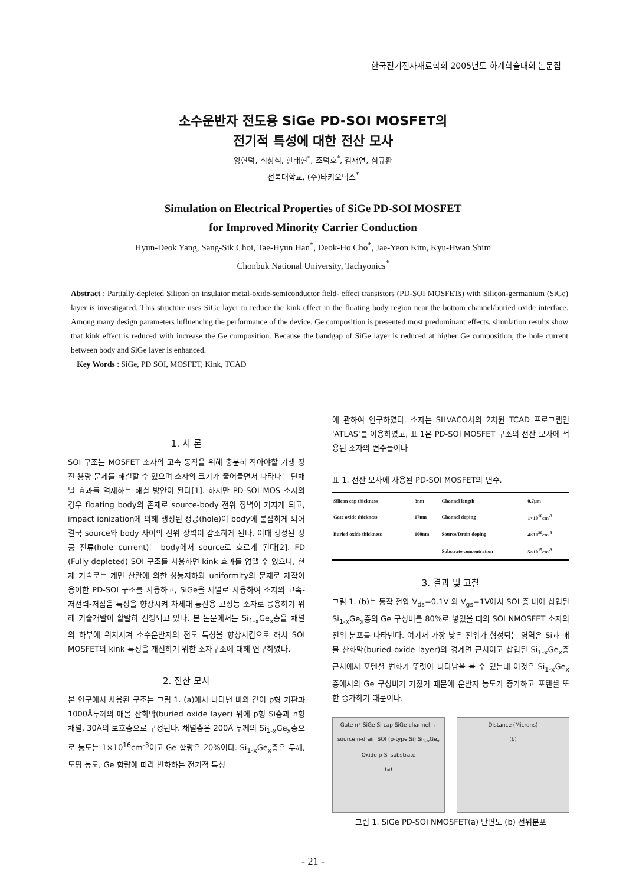한국전기전자재료학회 2005년도 하계학술대회 논문집
소수운반자 전도용 SiGe PD-SOI MOSFET의
전기적 특성에 대한 전산 모사
양현덕, 최상식, 한태현<sup>*</sup>, 조덕호<sup>*</sup>, 김재연, 심규환
전북대학교, (주)타키오닉스<sup>*</sup>
Simulation on Electrical Properties of SiGe PD-SOI MOSFET
for Improved Minority Carrier Conduction
Hyun-Deok Yang, Sang-Sik Choi, Tae-Hyun Han<sup>*</sup>, Deok-Ho Cho<sup>*</sup>, Jae-Yeon Kim, Kyu-Hwan Shim
Chonbuk National University, Tachyonics<sup>*</sup>
Abstract : Partially-depleted Silicon on insulator metal-oxide-semiconductor field- effect transistors (PD-SOI MOSFETs) with Silicon-germanium (SiGe) layer is investigated. This structure uses SiGe layer to reduce the kink effect in the floating body region near the bottom channel/buried oxide interface. Among many design parameters influencing the performance of the device, Ge composition is presented most predominant effects, simulation results show that kink effect is reduced with increase the Ge composition. Because the bandgap of SiGe layer is reduced at higher Ge composition, the hole current between body and SiGe layer is enhanced.
Key Words : SiGe, PD SOI, MOSFET, Kink, TCAD
1. 서 론
SOI 구조는 MOSFET 소자의 고속 동작을 위해 충분히 작아야할 기생 정전 용량 문제를 해결할 수 있으며 소자의 크기가 줄어들면서 나타나는 단채널 효과를 억제하는 해결 방안이 된다[1]. 하지만 PD-SOI MOS 소자의 경우 floating body의 존재로 source-body 전위 장벽이 커지게 되고, impact ionization에 의해 생성된 정공(hole)이 body에 붙잡히게 되어 결국 source와 body 사이의 전위 장벽이 감소하게 된다. 이때 생성된 정공 전류(hole current)는 body에서 source로 흐르게 된다[2]. FD (Fully-depleted) SOI 구조를 사용하면 kink 효과를 없앨 수 있으나, 현재 기술로는 계면 산란에 의한 성능저하와 uniformity의 문제로 제작이 용이한 PD-SOI 구조를 사용하고, SiGe을 채널로 사용하여 소자의 고속-저전력-저잡음 특성을 향상시켜 차세대 통신용 고성능 소자로 응용하기 위해 기술개발이 활발히 진행되고 있다. 본 논문에서는 Si<sub>1-x</sub>Ge<sub>x</sub>층을 채널의 하부에 위치시켜 소수운반자의 전도 특성을 향상시킴으로 해서 SOI MOSFET의 kink 특성을 개선하기 위한 소자구조에 대해 연구하였다.
2. 전산 모사
본 연구에서 사용된 구조는 그림 1. (a)에서 나타낸 바와 같이 p형 기판과 1000Å두께의 매몰 산화막(buried oxide layer) 위에 p형 Si층과 n형 채널, 30Å의 보호층으로 구성된다. 채널층은 200Å 두께의 Si<sub>1-x</sub>Ge<sub>x</sub>층으로 농도는 1×10<sup>16</sup>cm<sup>-3</sup>이고 Ge 함량은 20%이다. Si<sub>1-x</sub>Ge<sub>x</sub>층은 두께, 도핑 농도, Ge 함량에 따라 변화하는 전기적 특성
에 관하여 연구하였다. 소자는 SILVACO사의 2차원 TCAD 프로그램인 'ATLAS'를 이용하였고, 표 1은 PD-SOI MOSFET 구조의 전산 모사에 적용된 소자의 변수들이다
표 1. 전산 모사에 사용된 PD-SOI MOSFET의 변수.
| Silicon cap thickness | 3nm | Channel length | 0.7μm |
| Gate oxide thickness | 17nm | Channel doping | 1×10<sup>16</sup>cm<sup>-3</sup> |
| Buried oxide thickness | 100nm | Source/Drain doping | 4×10<sup>20</sup>cm<sup>-3</sup> |
| | | Substrate concentration | 5×10<sup>15</sup>cm<sup>-3</sup> |
3. 결과 및 고찰
그림 1. (b)는 동작 전압 V<sub>ds</sub>=0.1V 와 V<sub>gs</sub>=1V에서 SOI 층 내에 삽입된 Si<sub>1-x</sub>Ge<sub>x</sub>층의 Ge 구성비를 80%로 넣었을 때의 SOI NMOSFET 소자의 전위 분포를 나타낸다. 여기서 가장 낮은 전위가 형성되는 영역은 Si과 매몰 산화막(buried oxide layer)의 경계면 근처이고 삽입된 Si<sub>1-x</sub>Ge<sub>x</sub>층 근처에서 포텐셜 변화가 뚜렷이 나타남을 볼 수 있는데 이것은 Si<sub>1-x</sub>Ge<sub>x</sub>층에서의 Ge 구성비가 커졌기 때문에 운반자 농도가 증가하고 포텐셜 또한 증가하기 때문이다.
Gate n⁺-SiGe Si-cap SiGe-channel n-source n-drain SOI (p-type Si) Si<sub>1-x</sub>Ge<sub>x</sub> Oxide p-Si substrate
(a)
Distance (Microns)
(b)
그림 1. SiGe PD-SOI NMOSFET(a) 단면도 (b) 전위분포
- 21 -